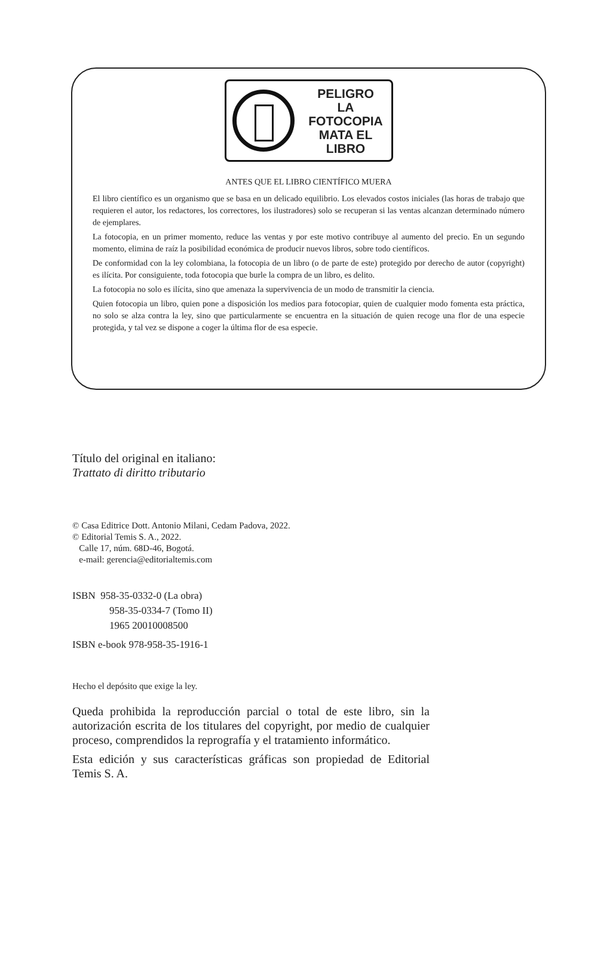PELIGRO
LA
FOTOCOPIA
MATA EL LIBRO
ANTES QUE EL LIBRO CIENTÍFICO MUERA
El libro científico es un organismo que se basa en un delicado equilibrio. Los elevados costos iniciales (las horas de trabajo que requieren el autor, los redactores, los correctores, los ilustradores) solo se recuperan si las ventas alcanzan determinado número de ejemplares.
La fotocopia, en un primer momento, reduce las ventas y por este motivo contribuye al aumento del precio. En un segundo momento, elimina de raíz la posibilidad económica de producir nuevos libros, sobre todo científicos.
De conformidad con la ley colombiana, la fotocopia de un libro (o de parte de este) protegido por derecho de autor (copyright) es ilícita. Por consiguiente, toda fotocopia que burle la compra de un libro, es delito.
La fotocopia no solo es ilícita, sino que amenaza la supervivencia de un modo de transmitir la ciencia.
Quien fotocopia un libro, quien pone a disposición los medios para fotocopiar, quien de cualquier modo fomenta esta práctica, no solo se alza contra la ley, sino que particularmente se encuentra en la situación de quien recoge una flor de una especie protegida, y tal vez se dispone a coger la última flor de esa especie.
Título del original en italiano:
Trattato di diritto tributario
© Casa Editrice Dott. Antonio Milani, Cedam Padova, 2022.
© Editorial Temis S. A., 2022.
Calle 17, núm. 68D-46, Bogotá.
e-mail: gerencia@editorialtemis.com
ISBN 958-35-0332-0 (La obra)
958-35-0334-7 (Tomo II)
1965 20010008500
ISBN e-book 978-958-35-1916-1
Hecho el depósito que exige la ley.
Queda prohibida la reproducción parcial o total de este libro, sin la autorización escrita de los titulares del copyright, por medio de cualquier proceso, comprendidos la reprografía y el tratamiento informático.
Esta edición y sus características gráficas son propiedad de Editorial Temis S. A.